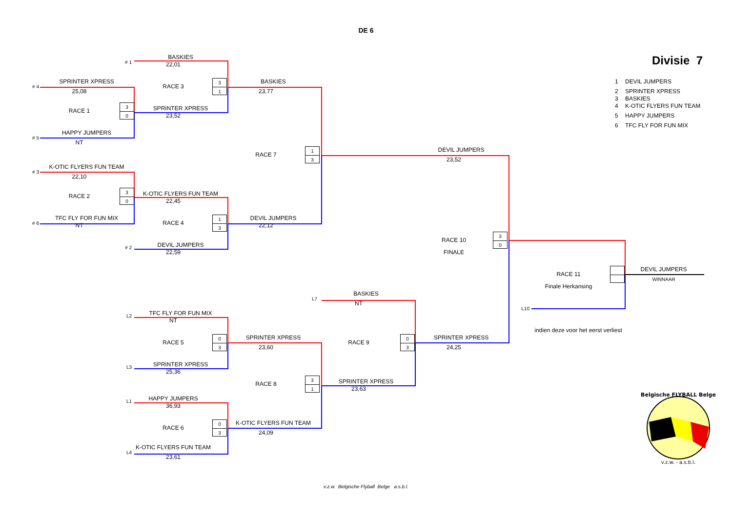DE 6
Divisie 7
BASKIES
# 1
22,01
SPRINTER XPRESS
3
1
BASKIES
1 DEVIL JUMPERS
# 4
RACE 3
25,08
23,77
2 SPRINTER XPRESS
3 BASKIES
3
0
4 K-OTIC FLYERS FUN TEAM
SPRINTER XPRESS
RACE 1
23,52
5 HAPPY JUMPERS
6 TFC FLY FOR FUN MIX
HAPPY JUMPERS
# 5
NT
1
3
DEVIL JUMPERS
RACE 7
23,52
K-OTIC FLYERS FUN TEAM
# 3
22,10
3
0
K-OTIC FLYERS FUN TEAM
RACE 2
22,45
TFC FLY FOR FUN MIX
1
3
DEVIL JUMPERS
# 6
RACE 4
NT
22,12
3
0
RACE 10
DEVIL JUMPERS
# 2
22,59
FINALE
DEVIL JUMPERS
RACE 11
WINNAAR
Finale Herkansing
BASKIES
L7
NT
L10
TFC FLY FOR FUN MIX
L2
NT
indien deze voor het eerst verliest
0
3
SPRINTER XPRESS
0
3
SPRINTER XPRESS
RACE 5
RACE 9
23,60
24,25
SPRINTER XPRESS
L3
25,36
3
1
SPRINTER XPRESS
RACE 8
23,63
Belgische FLYBALL Belge
v.z.w. - a.s.b.l.
HAPPY JUMPERS
L1
36,93
0
3
K-OTIC FLYERS FUN TEAM
RACE 6
24,09
K-OTIC FLYERS FUN TEAM
L4
23,61
v.z.w. Belgische Flyball Belge a.s.b.l.